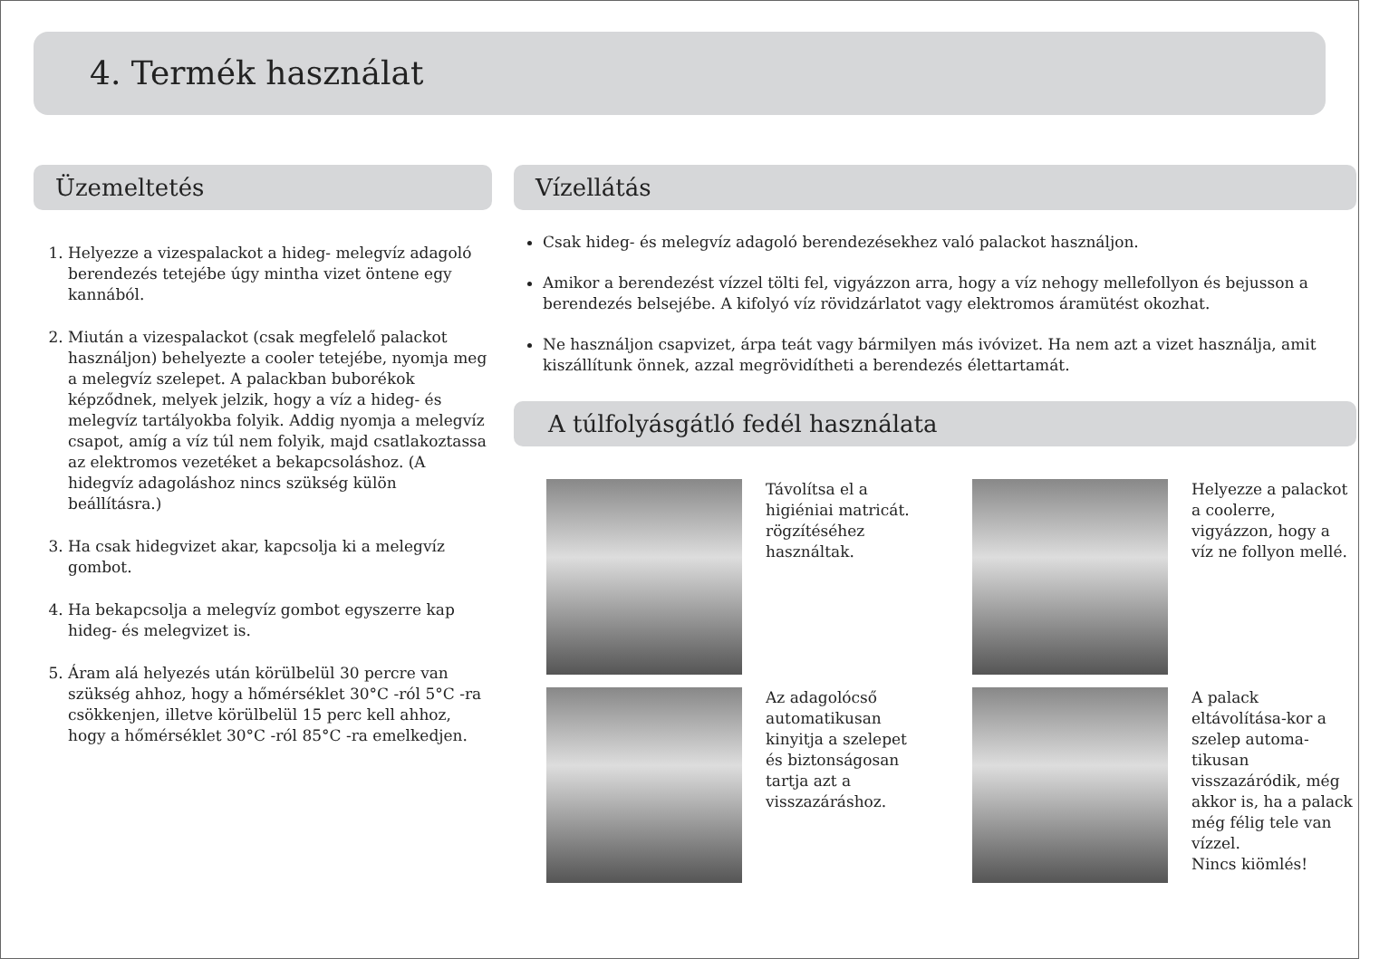4. Termék használat
Üzemeltetés
1. Helyezze a vizespalackot a hideg- melegvíz adagoló berendezés tetejébe úgy mintha vizet öntene egy kannából.
2. Miután a vizespalackot (csak megfelelő palackot használjon) behelyezte a cooler tetejébe, nyomja meg a melegvíz szelepet. A palackban buborékok képződnek, melyek jelzik, hogy a víz a hideg- és melegvíz tartályokba folyik. Addig nyomja a melegvíz csapot, amíg a víz túl nem folyik, majd csatlakoztassa az elektromos vezetéket a bekapcsoláshoz. (A hidegvíz adagoláshoz nincs szükség külön beállításra.)
3. Ha csak hidegvizet akar, kapcsolja ki a melegvíz gombot.
4. Ha bekapcsolja a melegvíz gombot egyszerre kap hideg- és melegvizet is.
5. Áram alá helyezés után körülbelül 30 percre van szükség ahhoz, hogy a hőmérséklet 30°C -ról 5°C -ra csökkenjen, illetve körülbelül 15 perc kell ahhoz, hogy a hőmérséklet 30°C -ról 85°C -ra emelkedjen.
Vízellátás
Csak hideg- és melegvíz adagoló berendezésekhez való palackot használjon.
Amikor a berendezést vízzel tölti fel, vigyázzon arra, hogy a víz nehogy mellefollyon és bejusson a berendezés belsejébe. A kifolyó víz rövidzárlatot vagy elektromos áramütést okozhat.
Ne használjon csapvizet, árpa teát vagy bármilyen más ivóvizet. Ha nem azt a vizet használja, amit kiszállítunk önnek, azzal megrövidítheti a berendezés élettartamát.
A túlfolyásgátló fedél használata
Távolítsa el a higiéniai matricát. rögzítéséhez használtak.
Helyezze a palackot a coolerre, vigyázzon, hogy a víz ne follyon mellé.
Az adagolócső automatikusan kinyitja a szelepet és biztonságosan tartja azt a visszazáráshoz.
A palack eltávolítása-kor a szelep automa-tikusan visszazáródik, még akkor is, ha a palack még félig tele van vízzel.
Nincs kiömlés!